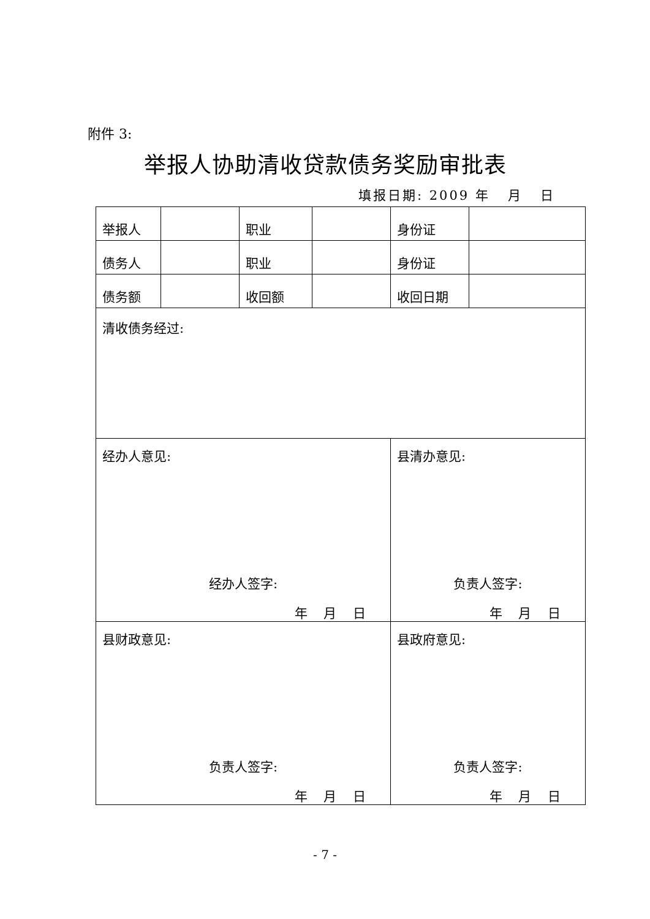附件 3:
举报人协助清收贷款债务奖励审批表
填报日期: 2009 年 月 日
| 举报人 | | 职业 | | 身份证 | |
| 债务人 | | 职业 | | 身份证 | |
| 债务额 | | 收回额 | | 收回日期 | |
| 清收债务经过: | | | | | |
| 经办人意见: 经办人签字: 年 月 日 | | | | 县清办意见: 负责人签字: 年 月 日 | |
| 县财政意见: 负责人签字: 年 月 日 | | | | 县政府意见: 负责人签字: 年 月 日 | |
- 7 -